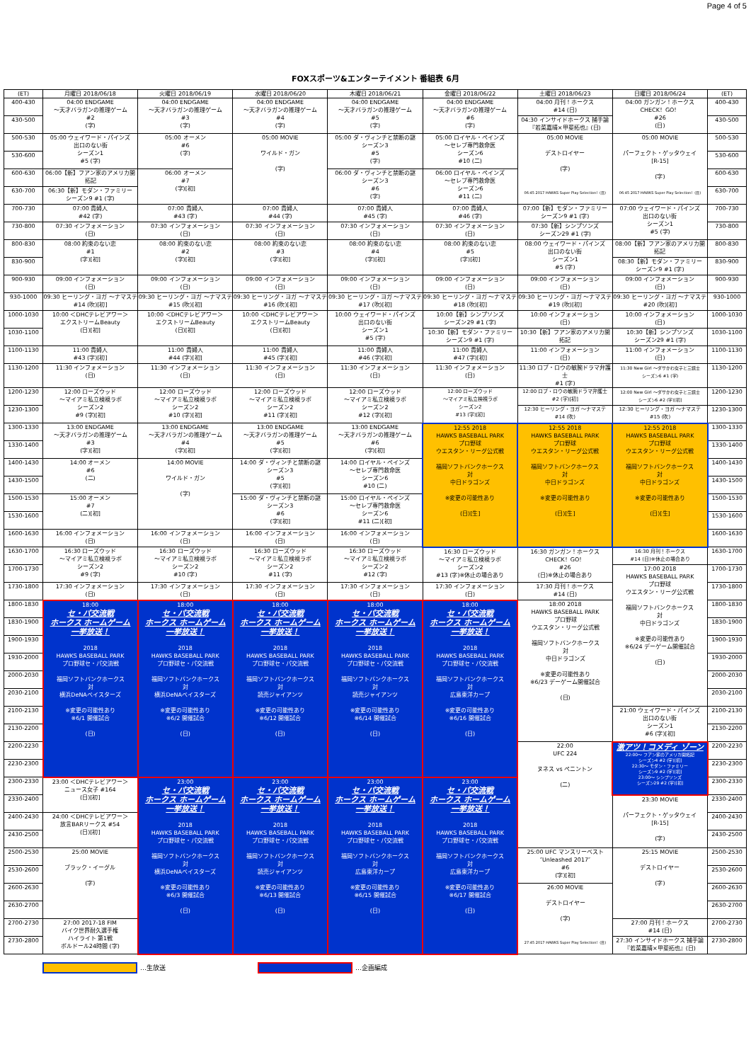Page 4 of 5
FOXスポーツ&エンターテイメント 番組表 6月
| (ET) | 月曜日 2018/06/18 | 火曜日 2018/06/19 | 水曜日 2018/06/20 | 木曜日 2018/06/21 | 金曜日 2018/06/22 | 土曜日 2018/06/23 | 日曜日 2018/06/24 | (ET) |
| --- | --- | --- | --- | --- | --- | --- | --- | --- |
| 400-430 | 04:00 ENDGAME ～天才バラガンの推理ゲーム #2 (字) | 04:00 ENDGAME ～天才バラガンの推理ゲーム #3 (字) | 04:00 ENDGAME ～天才バラガンの推理ゲーム #4 (字) | 04:00 ENDGAME ～天才バラガンの推理ゲーム #5 (字) | 04:00 ENDGAME ～天才バラガンの推理ゲーム #6 (字) | 04:00 月刊！ホークス #14 (日) | 04:00 ガンガン！ホークス CHECK！GO！ #26 (日) | 400-430 |
| 430-500 | | | | | | 04:30 インサイドホークス 捕手論 『若菜嘉晴×甲斐拓也』(日) | | 430-500 |
| 500-530 | 05:00 ウェイワード・パインズ 出口のない街 シーズン1 #5 (字) | 05:00 オーメン #6 (字) | 05:00 MOVIE ワイルド・ガン (字) | 05:00 ダ・ヴィンチと禁断の謎 シーズン3 #5 (字) | 05:00 ロイヤル・ペインズ ～セレブ専門救命医 シーズン6 #10 (二) | 05:00 MOVIE デストロイヤー (字) 06:45 2017 HAWKS Super Play Selection！(日) | 05:00 MOVIE パーフェクト・ゲッタウェイ [R-15] (字) 06:45 2017 HAWKS Super Play Selection！(日) | 500-530 |
| 530-600 | | | | | | | | 530-600 |
| 600-630 | 06:00【新】フアン家のアメリカ開拓記 | 06:00 オーメン #7 (字)[初] | | 06:00 ダ・ヴィンチと禁断の謎 シーズン3 #6 (字) | 06:00 ロイヤル・ペインズ ～セレブ専門救命医 シーズン6 #11 (二) | | | 600-630 |
| 630-700 | 06:30【新】モダン・ファミリー シーズン9 #1 (字) | | | | | | | 630-700 |
| 700-730 | 07:00 貴婦人 #42 (字) | 07:00 貴婦人 #43 (字) | 07:00 貴婦人 #44 (字) | 07:00 貴婦人 #45 (字) | 07:00 貴婦人 #46 (字) | 07:00【新】モダン・ファミリー シーズン9 #1 (字) | 07:00 ウェイワード・パインズ 出口のない街 シーズン1 #5 (字) | 700-730 |
| 730-800 | 07:30 インフォメーション (日) | 07:30 インフォメーション (日) | 07:30 インフォメーション (日) | 07:30 インフォメーション (日) | 07:30 インフォメーション (日) | 07:30【新】シンプソンズ シーズン29 #1 (字) | | 730-800 |
| 800-830 | 08:00 約束のない恋 #1 (字)[初] | 08:00 約束のない恋 #2 (字)[初] | 08:00 約束のない恋 #3 (字)[初] | 08:00 約束のない恋 #4 (字)[初] | 08:00 約束のない恋 #5 (字)[初] | 08:00 ウェイワード・パインズ 出口のない街 シーズン1 #5 (字) | 08:00【新】フアン家のアメリカ開拓記 | 800-830 |
| 830-900 | | | | | | | 08:30【新】モダン・ファミリー シーズン9 #1 (字) | 830-900 |
| 900-930 | 09:00 インフォメーション (日) | 09:00 インフォメーション (日) | 09:00 インフォメーション (日) | 09:00 インフォメーション (日) | 09:00 インフォメーション (日) | 09:00 インフォメーション (日) | 09:00 インフォメーション (日) | 900-930 |
| 930-1000 | 09:30 ヒーリング・ヨガ ～ナマステ #14 (吹)[初] | 09:30 ヒーリング・ヨガ ～ナマステ #15 (吹)[初] | 09:30 ヒーリング・ヨガ ～ナマステ #16 (吹)[初] | 09:30 ヒーリング・ヨガ ～ナマステ #17 (吹)[初] | 09:30 ヒーリング・ヨガ ～ナマステ #18 (吹)[初] | 09:30 ヒーリング・ヨガ ～ナマステ #19 (吹)[初] | 09:30 ヒーリング・ヨガ ～ナマステ #20 (吹)[初] | 930-1000 |
| 1000-1030 | 10:00 ＜DHCテレビアワー＞ エクストリームBeauty (日)[初] | 10:00 ＜DHCテレビアワー＞ エクストリームBeauty (日)[初] | 10:00 ＜DHCテレビアワー＞ エクストリームBeauty (日)[初] | 10:00 ウェイワード・パインズ 出口のない街 シーズン1 #5 (字) | 10:00【新】シンプソンズ シーズン29 #1 (字) | 10:00 インフォメーション (日) | 10:00 インフォメーション (日) | 1000-1030 |
| 1030-1100 | | | | | 10:30【新】モダン・ファミリー シーズン9 #1 (字) | 10:30【新】フアン家のアメリカ開拓記 | 10:30【新】シンプソンズ シーズン29 #1 (字) | 1030-1100 |
| 1100-1130 | 11:00 貴婦人 #43 (字)[初] | 11:00 貴婦人 #44 (字)[初] | 11:00 貴婦人 #45 (字)[初] | 11:00 貴婦人 #46 (字)[初] | 11:00 貴婦人 #47 (字)[初] | 11:00 インフォメーション (日) | 11:00 インフォメーション (日) | 1100-1130 |
| 1130-1200 | 11:30 インフォメーション (日) | 11:30 インフォメーション (日) | 11:30 インフォメーション (日) | 11:30 インフォメーション (日) | 11:30 インフォメーション (日) | 11:30 ロブ・ロウの敏腕ドラマ弁護士 #1 (字) | 11:30 New Girl ～ダサかわ女子と三銃士 シーズン6 #1 (字) | 1130-1200 |
| 1200-1230 | 12:00 ローズウッド ～マイアミ私立検視ラボ シーズン2 #9 (字)[初] | 12:00 ローズウッド ～マイアミ私立検視ラボ シーズン2 #10 (字)[初] | 12:00 ローズウッド ～マイアミ私立検視ラボ シーズン2 #11 (字)[初] | 12:00 ローズウッド ～マイアミ私立検視ラボ シーズン2 #12 (字)[初] | 12:00 ローズウッド ～マイアミ私立検視ラボ シーズン2 #13 (字)[初] | 12:00 ロブ・ロウの敏腕ドラマ弁護士 #2 (字)[初] | 12:00 New Girl ～ダサかわ女子と三銃士 シーズン6 #2 (字)[初] | 1200-1230 |
| 1230-1300 | | | | | | 12:30 ヒーリング・ヨガ ～ナマステ #14 (吹) | 12:30 ヒーリング・ヨガ ～ナマステ #15 (吹) | 1230-1300 |
| 1300-1330 | 13:00 ENDGAME ～天才バラガンの推理ゲーム #3 (字)[初] | 13:00 ENDGAME ～天才バラガンの推理ゲーム #4 (字)[初] | 13:00 ENDGAME ～天才バラガンの推理ゲーム #5 (字)[初] | 13:00 ENDGAME ～天才バラガンの推理ゲーム #6 (字)[初] | 12:55 2018 HAWKS BASEBALL PARK プロ野球 ウエスタン・リーグ公式戦 福岡ソフトバンクホークス 対 中日ドラゴンズ ※変更の可能性あり (日)[生] | 12:55 2018 HAWKS BASEBALL PARK プロ野球 ウエスタン・リーグ公式戦 福岡ソフトバンクホークス 対 中日ドラゴンズ ※変更の可能性あり (日)[生] | 12:55 2018 HAWKS BASEBALL PARK プロ野球 ウエスタン・リーグ公式戦 福岡ソフトバンクホークス 対 中日ドラゴンズ ※変更の可能性あり (日)[生] | 1300-1330 |
| 1330-1400 | | | | | | | | 1330-1400 |
| 1400-1430 | 14:00 オーメン #6 (二) | 14:00 MOVIE ワイルド・ガン (字) | 14:00 ダ・ヴィンチと禁断の謎 シーズン3 #5 (字)[初] | 14:00 ロイヤル・ペインズ ～セレブ専門救命医 シーズン6 #10 (二) | | | | 1400-1430 |
| 1430-1500 | | | | | | | | 1430-1500 |
| 1500-1530 | 15:00 オーメン #7 (二)[初] | | 15:00 ダ・ヴィンチと禁断の謎 シーズン3 #6 (字)[初] | 15:00 ロイヤル・ペインズ ～セレブ専門救命医 シーズン6 #11 (二)[初] | | | | 1500-1530 |
| 1530-1600 | | | | | | | | 1530-1600 |
| 1600-1630 | 16:00 インフォメーション (日) | 16:00 インフォメーション (日) | 16:00 インフォメーション (日) | 16:00 インフォメーション (日) | | | | 1600-1630 |
| 1630-1700 | 16:30 ローズウッド ～マイアミ私立検視ラボ シーズン2 #9 (字) | 16:30 ローズウッド ～マイアミ私立検視ラボ シーズン2 #10 (字) | 16:30 ローズウッド ～マイアミ私立検視ラボ シーズン2 #11 (字) | 16:30 ローズウッド ～マイアミ私立検視ラボ シーズン2 #12 (字) | 16:30 ローズウッド ～マイアミ私立検視ラボ シーズン2 #13 (字)※休止の場合あり | 16:30 ガンガン！ホークス CHECK！GO！ #26 (日)※休止の場合あり | 16:30 月刊！ホークス #14 (日)※休止の場合あり | 1630-1700 |
| 1700-1730 | | | | | | | 17:00 2018 HAWKS BASEBALL PARK プロ野球 ウエスタン・リーグ公式戦 福岡ソフトバンクホークス 対 中日ドラゴンズ ※変更の可能性あり ※6/24 デーゲーム開催試合 (日) | 1700-1730 |
| 1730-1800 | 17:30 インフォメーション (日) | 17:30 インフォメーション (日) | 17:30 インフォメーション (日) | 17:30 インフォメーション (日) | 17:30 インフォメーション (日) | 17:30 月刊！ホークス #14 (日) | | 1730-1800 |
| 1800-1830 | 18:00 セ・パ交流戦 ホークス ホームゲーム 一挙放送！ 2018 HAWKS BASEBALL PARK プロ野球セ・パ交流戦 福岡ソフトバンクホークス 対 横浜DeNAベイスターズ ※変更の可能性あり ※6/1 開催試合 (日) | 18:00 セ・パ交流戦 ホークス ホームゲーム 一挙放送！ 2018 HAWKS BASEBALL PARK プロ野球セ・パ交流戦 福岡ソフトバンクホークス 対 横浜DeNAベイスターズ ※変更の可能性あり ※6/2 開催試合 (日) | 18:00 セ・パ交流戦 ホークス ホームゲーム 一挙放送！ 2018 HAWKS BASEBALL PARK プロ野球セ・パ交流戦 福岡ソフトバンクホークス 対 読売ジャイアンツ ※変更の可能性あり ※6/12 開催試合 (日) | 18:00 セ・パ交流戦 ホークス ホームゲーム 一挙放送！ 2018 HAWKS BASEBALL PARK プロ野球セ・パ交流戦 福岡ソフトバンクホークス 対 読売ジャイアンツ ※変更の可能性あり ※6/14 開催試合 (日) | 18:00 セ・パ交流戦 ホークス ホームゲーム 一挙放送！ 2018 HAWKS BASEBALL PARK プロ野球セ・パ交流戦 福岡ソフトバンクホークス 対 広島東洋カープ ※変更の可能性あり ※6/16 開催試合 (日) | 18:00 2018 HAWKS BASEBALL PARK プロ野球 ウエスタン・リーグ公式戦 福岡ソフトバンクホークス 対 中日ドラゴンズ ※変更の可能性あり ※6/23 デーゲーム開催試合 (日) | | 1800-1830 |
| 1830-1900 | | | | | | | | 1830-1900 |
| 1900-1930 | | | | | | | | 1900-1930 |
| 1930-2000 | | | | | | | | 1930-2000 |
| 2000-2030 | | | | | | | | 2000-2030 |
| 2030-2100 | | | | | | | | 2030-2100 |
| 2100-2130 | | | | | | | 21:00 ウェイワード・パインズ 出口のない街 シーズン1 #6 (字)[初] | 2100-2130 |
| 2130-2200 | | | | | | | | 2130-2200 |
| 2200-2230 | | | | | | 22:00 UFC 224 ヌネス vs ペニントン (二) | 激アツ！コメディ ゾーン 22:00～ フアン家のアメリカ開拓記 シーズン4 #2 (字)[初] 22:30～ モダン・ファミリー シーズン9 #2 (字)[初] 23:00～ シンプソンズ シーズン29 #2 (字)[初] | 2200-2230 |
| 2230-2300 | | | | | | | | 2230-2300 |
| 2300-2330 | 23:00 ＜DHCテレビアワー＞ ニュース女子 #164 (日)[初] | 23:00 セ・パ交流戦 ホークス ホームゲーム 一挙放送！ 2018 HAWKS BASEBALL PARK プロ野球セ・パ交流戦 福岡ソフトバンクホークス 対 横浜DeNAベイスターズ ※変更の可能性あり ※6/3 開催試合 (日) | 23:00 セ・パ交流戦 ホークス ホームゲーム 一挙放送！ 2018 HAWKS BASEBALL PARK プロ野球セ・パ交流戦 福岡ソフトバンクホークス 対 読売ジャイアンツ ※変更の可能性あり ※6/13 開催試合 (日) | 23:00 セ・パ交流戦 ホークス ホームゲーム 一挙放送！ 2018 HAWKS BASEBALL PARK プロ野球セ・パ交流戦 福岡ソフトバンクホークス 対 広島東洋カープ ※変更の可能性あり ※6/15 開催試合 (日) | 23:00 セ・パ交流戦 ホークス ホームゲーム 一挙放送！ 2018 HAWKS BASEBALL PARK プロ野球セ・パ交流戦 福岡ソフトバンクホークス 対 広島東洋カープ ※変更の可能性あり ※6/17 開催試合 (日) | | | 2300-2330 |
| 2330-2400 | | | | | | | 23:30 MOVIE パーフェクト・ゲッタウェイ [R-15] (字) | 2330-2400 |
| 2400-2430 | 24:00 ＜DHCテレビアワー＞ 放言BARリークス #54 (日)[初] | | | | | | | 2400-2430 |
| 2430-2500 | | | | | | | | 2430-2500 |
| 2500-2530 | 25:00 MOVIE ブラック・イーグル (字) | | | | | 25:00 UFC マンスリーベスト ″Unleashed 2017″ #6 (字)[初] | 25:15 MOVIE デストロイヤー (字) | 2500-2530 |
| 2530-2600 | | | | | | | | 2530-2600 |
| 2600-2630 | | | | | | 26:00 MOVIE デストロイヤー (字) 27:45 2017 HAWKS Super Play Selection！(日) | | 2600-2630 |
| 2630-2700 | | | | | | | | 2630-2700 |
| 2700-2730 | 27:00 2017-18 FIM バイク世界耐久選手権 ハイライト 第1戦 ボルドール24時間 (字) | | | | | | 27:00 月刊！ホークス #14 (日) | 2700-2730 |
| 2730-2800 | | | | | | | 27:30 インサイドホークス 捕手論 『若菜嘉晴×甲斐拓也』(日) | 2730-2800 |
…生放送 …企画編成